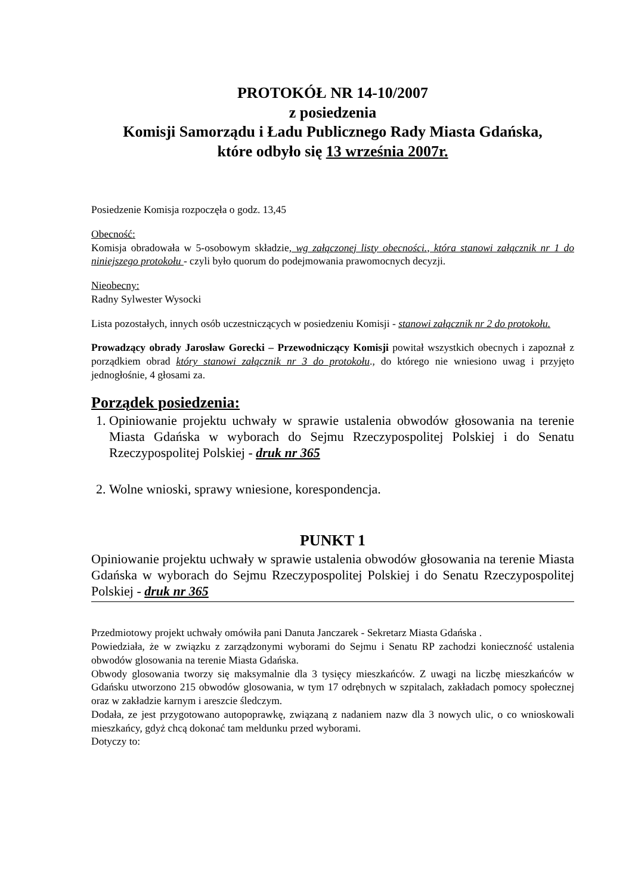PROTOKÓŁ NR 14-10/2007
z posiedzenia
Komisji Samorządu i Ładu Publicznego Rady Miasta Gdańska,
które odbyło się 13 września 2007r.
Posiedzenie Komisja rozpoczęła o godz. 13,45
Obecność:
Komisja obradowała w 5-osobowym składzie, wg załączonej listy obecności., która stanowi załącznik nr 1 do niniejszego protokołu - czyli było quorum do podejmowania prawomocnych decyzji.
Nieobecny:
Radny Sylwester Wysocki
Lista pozostałych, innych osób uczestniczących w posiedzeniu Komisji - stanowi załącznik nr 2 do protokołu.
Prowadzący obrady Jarosław Gorecki – Przewodniczący Komisji powitał wszystkich obecnych i zapoznał z porządkiem obrad który stanowi załącznik nr 3 do protokołu., do którego nie wniesiono uwag i przyjęto jednogłośnie, 4 głosami za.
Porządek posiedzenia:
1. Opiniowanie projektu uchwały w sprawie ustalenia obwodów głosowania na terenie Miasta Gdańska w wyborach do Sejmu Rzeczypospolitej Polskiej i do Senatu Rzeczypospolitej Polskiej - druk nr 365
2. Wolne wnioski, sprawy wniesione, korespondencja.
PUNKT 1
Opiniowanie projektu uchwały w sprawie ustalenia obwodów głosowania na terenie Miasta Gdańska w wyborach do Sejmu Rzeczypospolitej Polskiej i do Senatu Rzeczypospolitej Polskiej - druk nr 365
Przedmiotowy projekt uchwały omówiła pani Danuta Janczarek - Sekretarz Miasta Gdańska .
Powiedziała, że w związku z zarządzonymi wyborami do Sejmu i Senatu RP zachodzi konieczność ustalenia obwodów glosowania na terenie Miasta Gdańska.
Obwody glosowania tworzy się maksymalnie dla 3 tysięcy mieszkańców. Z uwagi na liczbę mieszkańców w Gdańsku utworzono 215 obwodów glosowania, w tym 17 odrębnych w szpitalach, zakładach pomocy społecznej oraz w zakładzie karnym i areszcie śledczym.
Dodała, ze jest przygotowano autopoprawkę, związaną z nadaniem nazw dla 3 nowych ulic, o co wnioskowali mieszkańcy, gdyż chcą dokonać tam meldunku przed wyborami.
Dotyczy to: